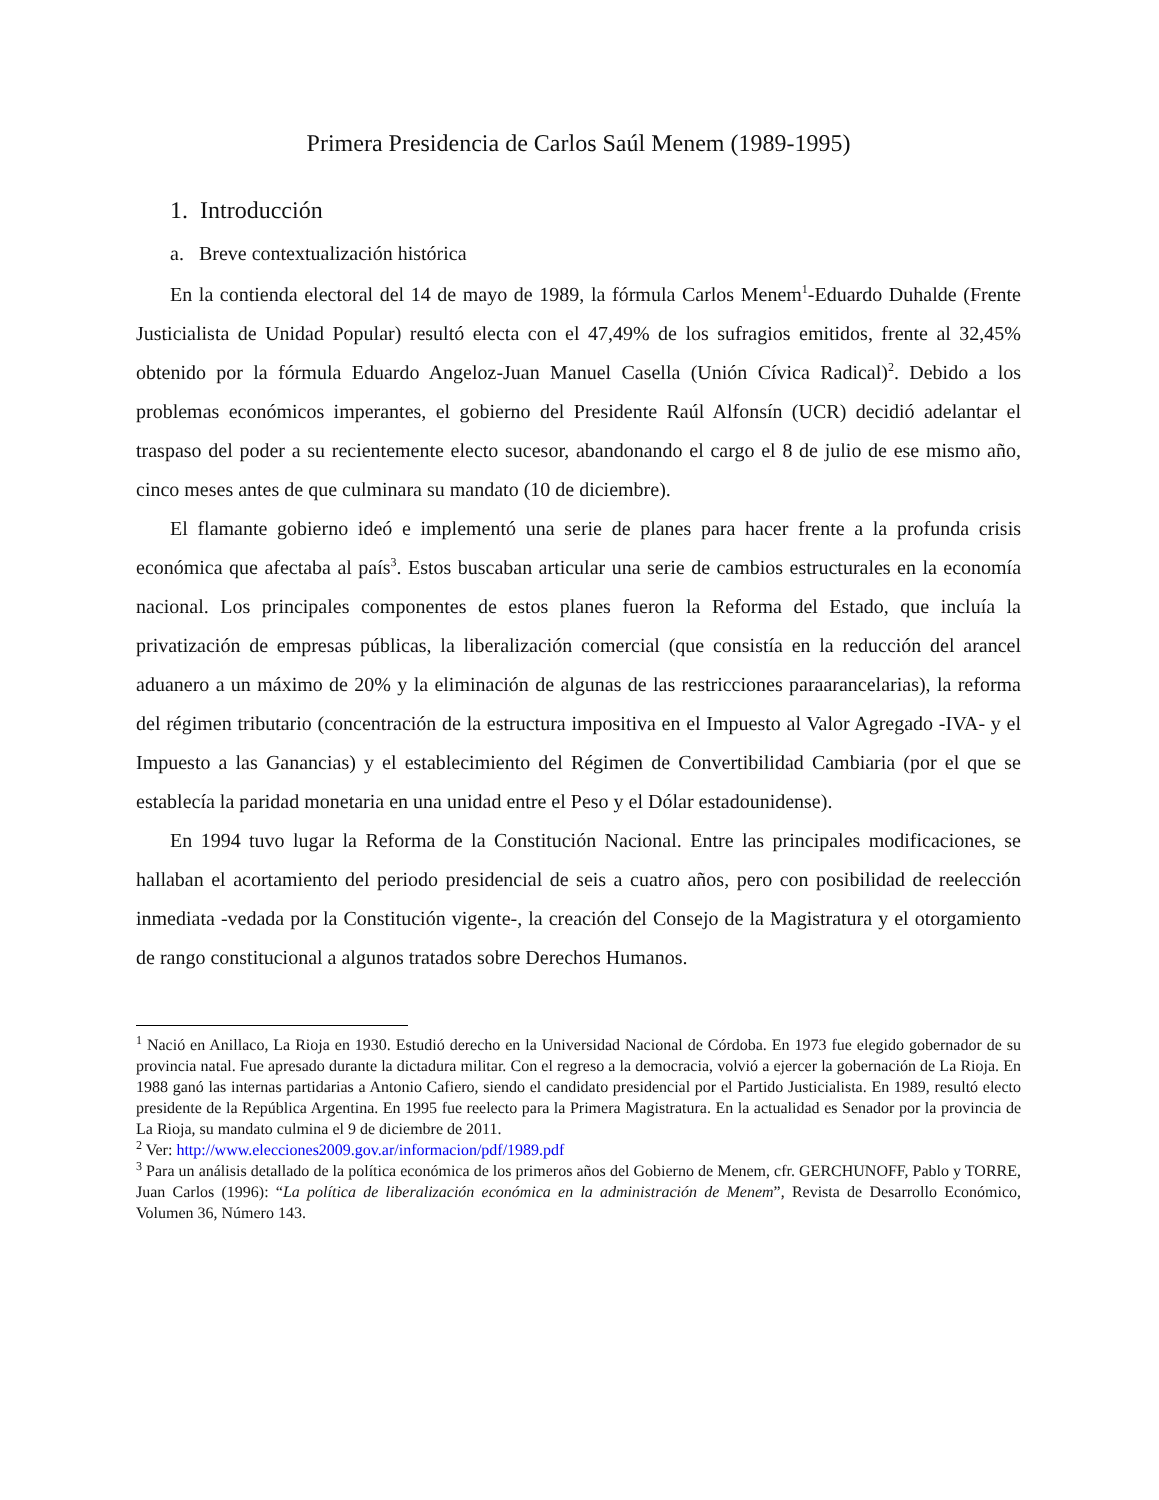Primera Presidencia de Carlos Saúl Menem (1989-1995)
1. Introducción
a. Breve contextualización histórica
En la contienda electoral del 14 de mayo de 1989, la fórmula Carlos Menem<sup>1</sup>-Eduardo Duhalde (Frente Justicialista de Unidad Popular) resultó electa con el 47,49% de los sufragios emitidos, frente al 32,45% obtenido por la fórmula Eduardo Angeloz-Juan Manuel Casella (Unión Cívica Radical)<sup>2</sup>. Debido a los problemas económicos imperantes, el gobierno del Presidente Raúl Alfonsín (UCR) decidió adelantar el traspaso del poder a su recientemente electo sucesor, abandonando el cargo el 8 de julio de ese mismo año, cinco meses antes de que culminara su mandato (10 de diciembre).
El flamante gobierno ideó e implementó una serie de planes para hacer frente a la profunda crisis económica que afectaba al país<sup>3</sup>. Estos buscaban articular una serie de cambios estructurales en la economía nacional. Los principales componentes de estos planes fueron la Reforma del Estado, que incluía la privatización de empresas públicas, la liberalización comercial (que consistía en la reducción del arancel aduanero a un máximo de 20% y la eliminación de algunas de las restricciones paraarancelarias), la reforma del régimen tributario (concentración de la estructura impositiva en el Impuesto al Valor Agregado -IVA- y el Impuesto a las Ganancias) y el establecimiento del Régimen de Convertibilidad Cambiaria (por el que se establecía la paridad monetaria en una unidad entre el Peso y el Dólar estadounidense).
En 1994 tuvo lugar la Reforma de la Constitución Nacional. Entre las principales modificaciones, se hallaban el acortamiento del periodo presidencial de seis a cuatro años, pero con posibilidad de reelección inmediata -vedada por la Constitución vigente-, la creación del Consejo de la Magistratura y el otorgamiento de rango constitucional a algunos tratados sobre Derechos Humanos.
<sup>1</sup> Nació en Anillaco, La Rioja en 1930. Estudió derecho en la Universidad Nacional de Córdoba. En 1973 fue elegido gobernador de su provincia natal. Fue apresado durante la dictadura militar. Con el regreso a la democracia, volvió a ejercer la gobernación de La Rioja. En 1988 ganó las internas partidarias a Antonio Cafiero, siendo el candidato presidencial por el Partido Justicialista. En 1989, resultó electo presidente de la República Argentina. En 1995 fue reelecto para la Primera Magistratura. En la actualidad es Senador por la provincia de La Rioja, su mandato culmina el 9 de diciembre de 2011.
<sup>2</sup> Ver: http://www.elecciones2009.gov.ar/informacion/pdf/1989.pdf
<sup>3</sup> Para un análisis detallado de la política económica de los primeros años del Gobierno de Menem, cfr. GERCHUNOFF, Pablo y TORRE, Juan Carlos (1996): “La política de liberalización económica en la administración de Menem”, Revista de Desarrollo Económico, Volumen 36, Número 143.